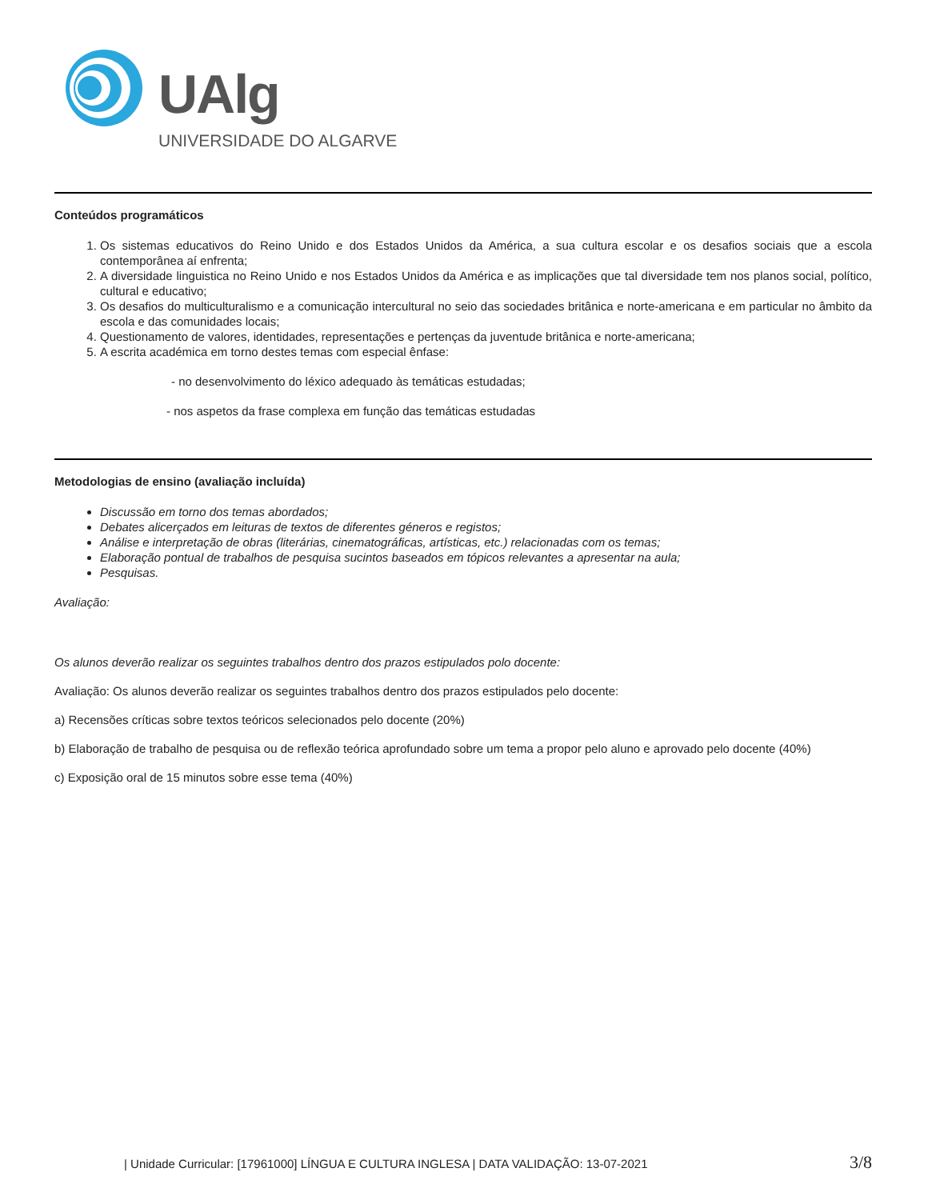UAlg
UNIVERSIDADE DO ALGARVE
Conteúdos programáticos
1. Os sistemas educativos do Reino Unido e dos Estados Unidos da América, a sua cultura escolar e os desafios sociais que a escola contemporânea aí enfrenta;
2. A diversidade linguistica no Reino Unido e nos Estados Unidos da América e as implicações que tal diversidade tem nos planos social, político, cultural e educativo;
3. Os desafios do multiculturalismo e a comunicação intercultural no seio das sociedades britânica e norte-americana e em particular no âmbito da escola e das comunidades locais;
4. Questionamento de valores, identidades, representações e pertenças da juventude britânica e norte-americana;
5. A escrita académica em torno destes temas com especial ênfase:
- no desenvolvimento do léxico adequado às temáticas estudadas;
- nos aspetos da frase complexa em função das temáticas estudadas
Metodologias de ensino (avaliação incluída)
Discussão em torno dos temas abordados;
Debates alicerçados em leituras de textos de diferentes géneros e registos;
Análise e interpretação de obras (literárias, cinematográficas, artísticas, etc.) relacionadas com os temas;
Elaboração pontual de trabalhos de pesquisa sucintos baseados em tópicos relevantes a apresentar na aula;
Pesquisas.
Avaliação:
Os alunos deverão realizar os seguintes trabalhos dentro dos prazos estipulados polo docente:
Avaliação: Os alunos deverão realizar os seguintes trabalhos dentro dos prazos estipulados pelo docente:
a) Recensões críticas sobre textos teóricos selecionados pelo docente (20%)
b) Elaboração de trabalho de pesquisa ou de reflexão teórica aprofundado sobre um tema a propor pelo aluno e aprovado pelo docente (40%)
c) Exposição oral de 15 minutos sobre esse tema (40%)
| Unidade Curricular: [17961000] LÍNGUA E CULTURA INGLESA | DATA VALIDAÇÃO: 13-07-2021 3/8